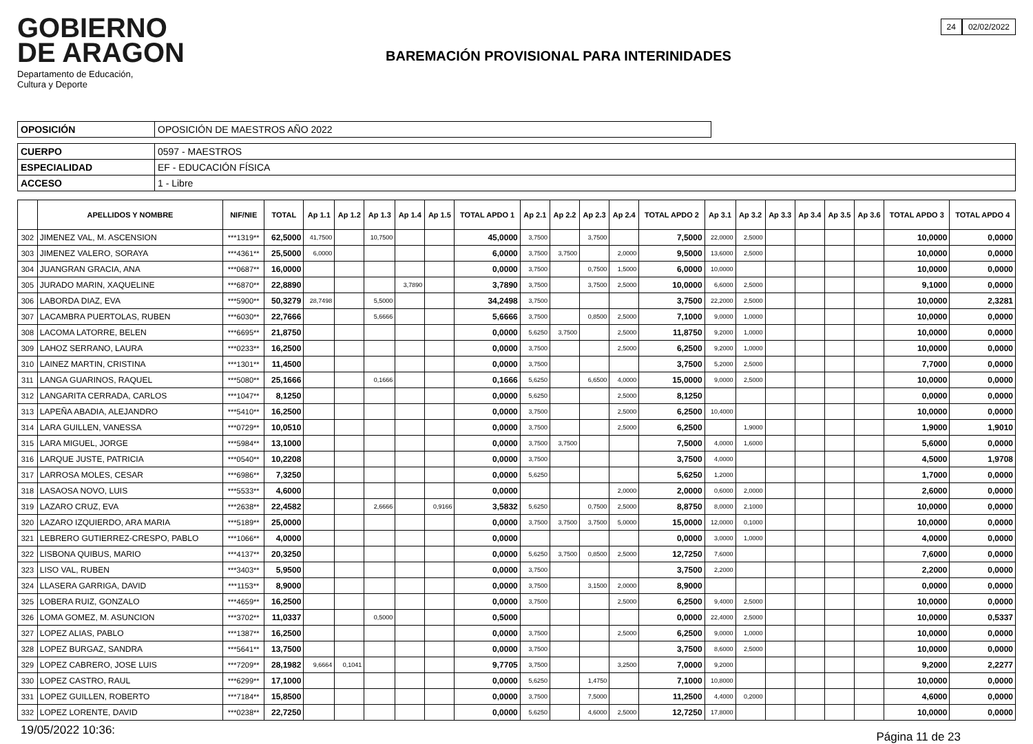GOBIERNO
DE ARAGON
Departamento de Educación,
Cultura y Deporte
BAREMACIÓN PROVISIONAL PARA INTERINIDADES
24 02/02/2022
| OPOSICIÓN | OPOSICIÓN DE MAESTROS AÑO 2022 |
| CUERPO | 0597 - MAESTROS |
| ESPECIALIDAD | EF - EDUCACIÓN FÍSICA |
| ACCESO | 1 - Libre |
| | APELLIDOS Y NOMBRE | NIF/NIE | TOTAL | Ap 1.1 | Ap 1.2 | Ap 1.3 | Ap 1.4 | Ap 1.5 | TOTAL APDO 1 | Ap 2.1 | Ap 2.2 | Ap 2.3 | Ap 2.4 | TOTAL APDO 2 | Ap 3.1 | Ap 3.2 | Ap 3.3 | Ap 3.4 | Ap 3.5 | Ap 3.6 | TOTAL APDO 3 | TOTAL APDO 4 |
| --- | --- | --- | --- | --- | --- | --- | --- | --- | --- | --- | --- | --- | --- | --- | --- | --- | --- | --- | --- | --- | --- | --- |
| 302 | JIMENEZ VAL, M. ASCENSION | ***1319** | 62,5000 | 41,7500 | | 10,7500 | | | 45,0000 | 3,7500 | | 3,7500 | | 7,5000 | 22,0000 | 2,5000 | | | | | 10,0000 | 0,0000 |
| 303 | JIMENEZ VALERO, SORAYA | ***4361** | 25,5000 | 6,0000 | | | | | 6,0000 | 3,7500 | 3,7500 | | 2,0000 | 9,5000 | 13,6000 | 2,5000 | | | | | 10,0000 | 0,0000 |
| 304 | JUANGRAN GRACIA, ANA | ***0687** | 16,0000 | | | | | | 0,0000 | 3,7500 | | 0,7500 | 1,5000 | 6,0000 | 10,0000 | | | | | | 10,0000 | 0,0000 |
| 305 | JURADO MARIN, XAQUELINE | ***6870** | 22,8890 | | | | 3,7890 | | 3,7890 | 3,7500 | | 3,7500 | 2,5000 | 10,0000 | 6,6000 | 2,5000 | | | | | 9,1000 | 0,0000 |
| 306 | LABORDA DIAZ, EVA | ***5900** | 50,3279 | 28,7498 | | 5,5000 | | | 34,2498 | 3,7500 | | | | 3,7500 | 22,2000 | 2,5000 | | | | | 10,0000 | 2,3281 |
| 307 | LACAMBRA PUERTOLAS, RUBEN | ***6030** | 22,7666 | | | 5,6666 | | | 5,6666 | 3,7500 | | 0,8500 | 2,5000 | 7,1000 | 9,0000 | 1,0000 | | | | | 10,0000 | 0,0000 |
| 308 | LACOMA LATORRE, BELEN | ***6695** | 21,8750 | | | | | | 0,0000 | 5,6250 | 3,7500 | | 2,5000 | 11,8750 | 9,2000 | 1,0000 | | | | | 10,0000 | 0,0000 |
| 309 | LAHOZ SERRANO, LAURA | ***0233** | 16,2500 | | | | | | 0,0000 | 3,7500 | | | 2,5000 | 6,2500 | 9,2000 | 1,0000 | | | | | 10,0000 | 0,0000 |
| 310 | LAINEZ MARTIN, CRISTINA | ***1301** | 11,4500 | | | | | | 0,0000 | 3,7500 | | | | 3,7500 | 5,2000 | 2,5000 | | | | | 7,7000 | 0,0000 |
| 311 | LANGA GUARINOS, RAQUEL | ***5080** | 25,1666 | | | 0,1666 | | | 0,1666 | 5,6250 | | 6,6500 | 4,0000 | 15,0000 | 9,0000 | 2,5000 | | | | | 10,0000 | 0,0000 |
| 312 | LANGARITA CERRADA, CARLOS | ***1047** | 8,1250 | | | | | | 0,0000 | 5,6250 | | | 2,5000 | 8,1250 | | | | | | | 0,0000 | 0,0000 |
| 313 | LAPEÑA ABADIA, ALEJANDRO | ***5410** | 16,2500 | | | | | | 0,0000 | 3,7500 | | | 2,5000 | 6,2500 | 10,4000 | | | | | | 10,0000 | 0,0000 |
| 314 | LARA GUILLEN, VANESSA | ***0729** | 10,0510 | | | | | | 0,0000 | 3,7500 | | | 2,5000 | 6,2500 | | 1,9000 | | | | | 1,9000 | 1,9010 |
| 315 | LARA MIGUEL, JORGE | ***5984** | 13,1000 | | | | | | 0,0000 | 3,7500 | 3,7500 | | | 7,5000 | 4,0000 | 1,6000 | | | | | 5,6000 | 0,0000 |
| 316 | LARQUE JUSTE, PATRICIA | ***0540** | 10,2208 | | | | | | 0,0000 | 3,7500 | | | | 3,7500 | 4,0000 | | | | | | 4,5000 | 1,9708 |
| 317 | LARROSA MOLES, CESAR | ***6986** | 7,3250 | | | | | | 0,0000 | 5,6250 | | | | 5,6250 | 1,2000 | | | | | | 1,7000 | 0,0000 |
| 318 | LASAOSA NOVO, LUIS | ***5533** | 4,6000 | | | | | | 0,0000 | | | | 2,0000 | 2,0000 | 0,6000 | 2,0000 | | | | | 2,6000 | 0,0000 |
| 319 | LAZARO CRUZ, EVA | ***2638** | 22,4582 | | | 2,6666 | | 0,9166 | 3,5832 | 5,6250 | | 0,7500 | 2,5000 | 8,8750 | 8,0000 | 2,1000 | | | | | 10,0000 | 0,0000 |
| 320 | LAZARO IZQUIERDO, ARA MARIA | ***5189** | 25,0000 | | | | | | 0,0000 | 3,7500 | 3,7500 | 3,7500 | 5,0000 | 15,0000 | 12,0000 | 0,1000 | | | | | 10,0000 | 0,0000 |
| 321 | LEBRERO GUTIERREZ-CRESPO, PABLO | ***1066** | 4,0000 | | | | | | 0,0000 | | | | | 0,0000 | 3,0000 | 1,0000 | | | | | 4,0000 | 0,0000 |
| 322 | LISBONA QUIBUS, MARIO | ***4137** | 20,3250 | | | | | | 0,0000 | 5,6250 | 3,7500 | 0,8500 | 2,5000 | 12,7250 | 7,6000 | | | | | | 7,6000 | 0,0000 |
| 323 | LISO VAL, RUBEN | ***3403** | 5,9500 | | | | | | 0,0000 | 3,7500 | | | | 3,7500 | 2,2000 | | | | | | 2,2000 | 0,0000 |
| 324 | LLASERA GARRIGA, DAVID | ***1153** | 8,9000 | | | | | | 0,0000 | 3,7500 | | 3,1500 | 2,0000 | 8,9000 | | | | | | | 0,0000 | 0,0000 |
| 325 | LOBERA RUIZ, GONZALO | ***4659** | 16,2500 | | | | | | 0,0000 | 3,7500 | | | 2,5000 | 6,2500 | 9,4000 | 2,5000 | | | | | 10,0000 | 0,0000 |
| 326 | LOMA GOMEZ, M. ASUNCION | ***3702** | 11,0337 | | | 0,5000 | | | 0,5000 | | | | | 0,0000 | 22,4000 | 2,5000 | | | | | 10,0000 | 0,5337 |
| 327 | LOPEZ ALIAS, PABLO | ***1387** | 16,2500 | | | | | | 0,0000 | 3,7500 | | | 2,5000 | 6,2500 | 9,0000 | 1,0000 | | | | | 10,0000 | 0,0000 |
| 328 | LOPEZ BURGAZ, SANDRA | ***5641** | 13,7500 | | | | | | 0,0000 | 3,7500 | | | | 3,7500 | 8,6000 | 2,5000 | | | | | 10,0000 | 0,0000 |
| 329 | LOPEZ CABRERO, JOSE LUIS | ***7209** | 28,1982 | 9,6664 | 0,1041 | | | | 9,7705 | 3,7500 | | | 3,2500 | 7,0000 | 9,2000 | | | | | | 9,2000 | 2,2277 |
| 330 | LOPEZ CASTRO, RAUL | ***6299** | 17,1000 | | | | | | 0,0000 | 5,6250 | | 1,4750 | | 7,1000 | 10,8000 | | | | | | 10,0000 | 0,0000 |
| 331 | LOPEZ GUILLEN, ROBERTO | ***7184** | 15,8500 | | | | | | 0,0000 | 3,7500 | | 7,5000 | | 11,2500 | 4,4000 | 0,2000 | | | | | 4,6000 | 0,0000 |
| 332 | LOPEZ LORENTE, DAVID | ***0238** | 22,7250 | | | | | | 0,0000 | 5,6250 | | 4,6000 | 2,5000 | 12,7250 | 17,8000 | | | | | | 10,0000 | 0,0000 |
19/05/2022 10:36: Página 11 de 23